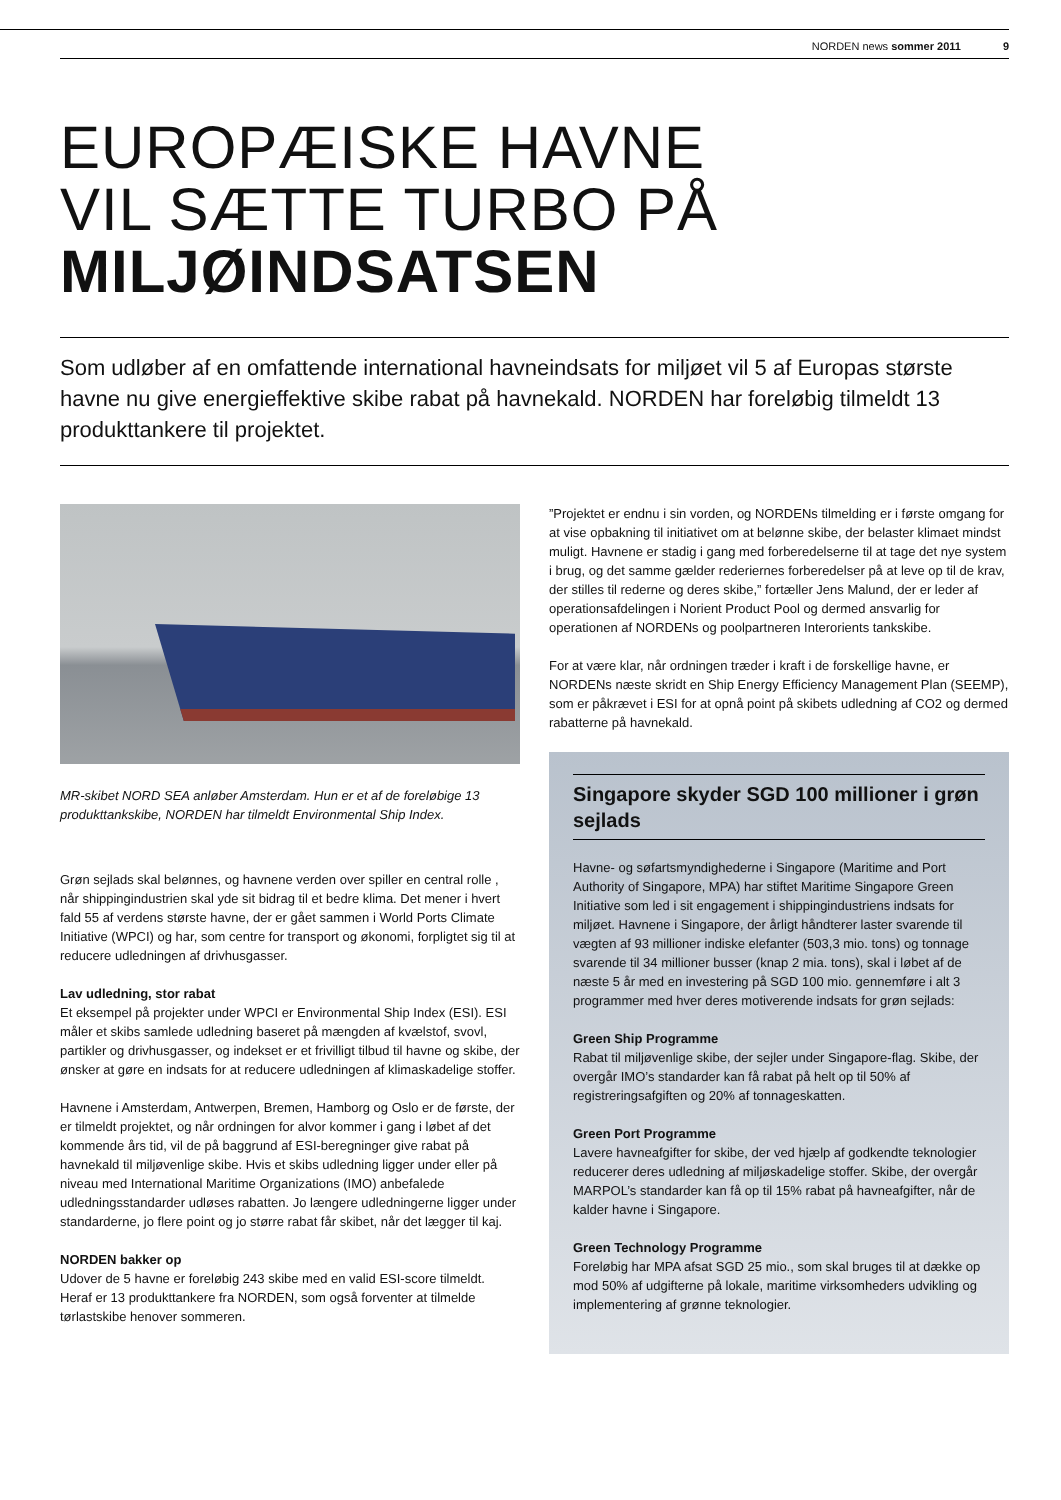NORDEN news sommer 2011 9
EUROPÆISKE HAVNE
VIL SÆTTE TURBO PÅ
MILJØINDSATSEN
Som udløber af en omfattende international havneindsats for miljøet vil 5 af Europas største havne nu give energieffektive skibe rabat på havnekald. NORDEN har foreløbig tilmeldt 13 produkttankere til projektet.
MR-skibet NORD SEA anløber Amsterdam. Hun er et af de foreløbige 13 produkttankskibe, NORDEN har tilmeldt Environmental Ship Index.
Grøn sejlads skal belønnes, og havnene verden over spiller en central rolle , når shippingindustrien skal yde sit bidrag til et bedre klima. Det mener i hvert fald 55 af verdens største havne, der er gået sammen i World Ports Climate Initiative (WPCI) og har, som centre for transport og økonomi, forpligtet sig til at reducere udledningen af drivhusgasser.
Lav udledning, stor rabat
Et eksempel på projekter under WPCI er Environmental Ship Index (ESI). ESI måler et skibs samlede udledning baseret på mængden af kvælstof, svovl, partikler og drivhusgasser, og indekset er et frivilligt tilbud til havne og skibe, der ønsker at gøre en indsats for at reducere udledningen af klimaskadelige stoffer.
Havnene i Amsterdam, Antwerpen, Bremen, Hamborg og Oslo er de første, der er tilmeldt projektet, og når ordningen for alvor kommer i gang i løbet af det kommende års tid, vil de på baggrund af ESI-beregninger give rabat på havnekald til miljøvenlige skibe. Hvis et skibs udledning ligger under eller på niveau med International Maritime Organizations (IMO) anbefalede udledningsstandarder udløses rabatten. Jo længere udledningerne ligger under standarderne, jo flere point og jo større rabat får skibet, når det lægger til kaj.
NORDEN bakker op
Udover de 5 havne er foreløbig 243 skibe med en valid ESI-score tilmeldt. Heraf er 13 produkttankere fra NORDEN, som også forventer at tilmelde tørlastskibe henover sommeren.
”Projektet er endnu i sin vorden, og NORDENs tilmelding er i første omgang for at vise opbakning til initiativet om at belønne skibe, der belaster klimaet mindst muligt. Havnene er stadig i gang med forberedelserne til at tage det nye system i brug, og det samme gælder rederiernes forberedelser på at leve op til de krav, der stilles til rederne og deres skibe,” fortæller Jens Malund, der er leder af operationsafdelingen i Norient Product Pool og dermed ansvarlig for operationen af NORDENs og poolpartneren Interorients tankskibe.
For at være klar, når ordningen træder i kraft i de forskellige havne, er NORDENs næste skridt en Ship Energy Efficiency Management Plan (SEEMP), som er påkrævet i ESI for at opnå point på skibets udledning af CO2 og dermed rabatterne på havnekald.
Singapore skyder SGD 100 millioner i grøn sejlads
Havne- og søfartsmyndighederne i Singapore (Maritime and Port Authority of Singapore, MPA) har stiftet Maritime Singapore Green Initiative som led i sit engagement i shippingindustriens indsats for miljøet. Havnene i Singapore, der årligt håndterer laster svarende til vægten af 93 millioner indiske elefanter (503,3 mio. tons) og tonnage svarende til 34 millioner busser (knap 2 mia. tons), skal i løbet af de næste 5 år med en investering på SGD 100 mio. gennemføre i alt 3 programmer med hver deres motiverende indsats for grøn sejlads:
Green Ship Programme
Rabat til miljøvenlige skibe, der sejler under Singapore-flag. Skibe, der overgår IMO’s standarder kan få rabat på helt op til 50% af registreringsafgiften og 20% af tonnageskatten.
Green Port Programme
Lavere havneafgifter for skibe, der ved hjælp af godkendte teknologier reducerer deres udledning af miljøskadelige stoffer. Skibe, der overgår MARPOL’s standarder kan få op til 15% rabat på havneafgifter, når de kalder havne i Singapore.
Green Technology Programme
Foreløbig har MPA afsat SGD 25 mio., som skal bruges til at dække op mod 50% af udgifterne på lokale, maritime virksomheders udvikling og implementering af grønne teknologier.